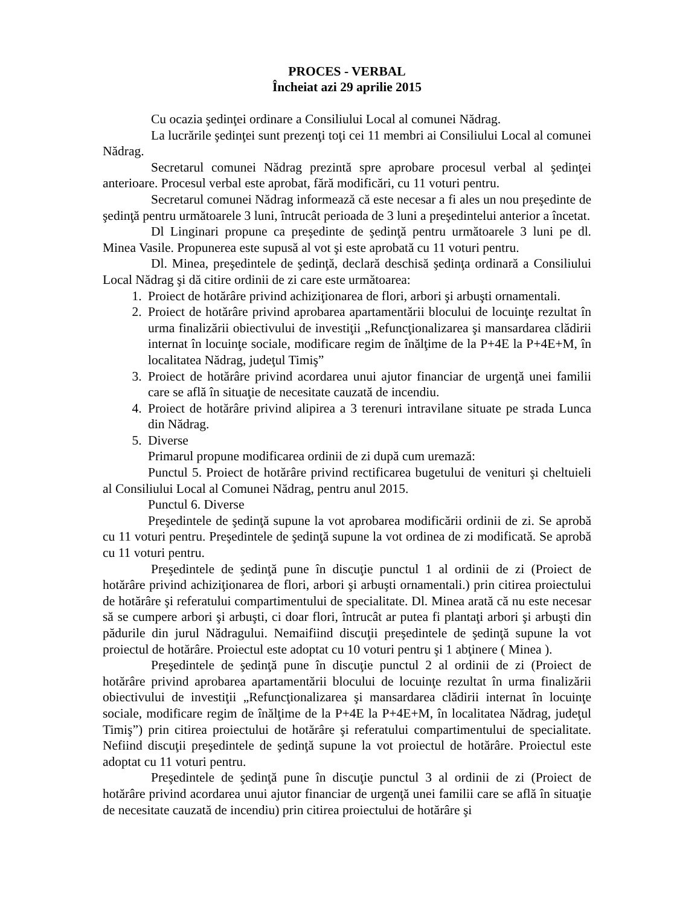PROCES - VERBAL
Încheiat azi 29 aprilie 2015
Cu ocazia şedinţei ordinare a Consiliului Local al comunei Nădrag.
La lucrările şedinţei sunt prezenţi toţi cei 11 membri ai Consiliului Local al comunei Nădrag.
Secretarul comunei Nădrag prezintă spre aprobare procesul verbal al şedinţei anterioare. Procesul verbal este aprobat, fără modificări, cu 11 voturi pentru.
Secretarul comunei Nădrag informează că este necesar a fi ales un nou preşedinte de şedinţă pentru următoarele 3 luni, întrucât perioada de 3 luni a preşedintelui anterior a încetat.
Dl Linginari propune ca preşedinte de şedinţă pentru următoarele 3 luni pe dl. Minea Vasile. Propunerea este supusă al vot şi este aprobată cu 11 voturi pentru.
Dl. Minea, preşedintele de şedinţă, declară deschisă şedinţa ordinară a Consiliului Local Nădrag şi dă citire ordinii de zi care este următoarea:
1. Proiect de hotărâre privind achiziţionarea de flori, arbori şi arbuşti ornamentali.
2. Proiect de hotărâre privind aprobarea apartamentării blocului de locuinţe rezultat în urma finalizării obiectivului de investiţii „Refuncţionalizarea şi mansardarea clădirii internat în locuinţe sociale, modificare regim de înălţime de la P+4E la P+4E+M, în localitatea Nădrag, judeţul Timiş”
3. Proiect de hotărâre privind acordarea unui ajutor financiar de urgenţă unei familii care se află în situaţie de necesitate cauzată de incendiu.
4. Proiect de hotărâre privind alipirea a 3 terenuri intravilane situate pe strada Lunca din Nădrag.
5. Diverse
Primarul propune modificarea ordinii de zi după cum uremază:
Punctul 5. Proiect de hotărâre privind rectificarea bugetului de venituri şi cheltuieli al Consiliului Local al Comunei Nădrag, pentru anul 2015.
Punctul 6. Diverse
Preşedintele de şedinţă supune la vot aprobarea modificării ordinii de zi. Se aprobă cu 11 voturi pentru. Preşedintele de şedinţă supune la vot ordinea de zi modificată. Se aprobă cu 11 voturi pentru.
Preşedintele de şedinţă pune în discuţie punctul 1 al ordinii de zi (Proiect de hotărâre privind achiziţionarea de flori, arbori şi arbuşti ornamentali.) prin citirea proiectului de hotărâre şi referatului compartimentului de specialitate. Dl. Minea arată că nu este necesar să se cumpere arbori şi arbuşti, ci doar flori, întrucât ar putea fi plantaţi arbori şi arbuşti din pădurile din jurul Nădragului. Nemaifiind discuţii preşedintele de şedinţă supune la vot proiectul de hotărâre. Proiectul este adoptat cu 10 voturi pentru şi 1 abţinere ( Minea ).
Preşedintele de şedinţă pune în discuţie punctul 2 al ordinii de zi (Proiect de hotărâre privind aprobarea apartamentării blocului de locuinţe rezultat în urma finalizării obiectivului de investiţii „Refuncţionalizarea şi mansardarea clădirii internat în locuinţe sociale, modificare regim de înălţime de la P+4E la P+4E+M, în localitatea Nădrag, judeţul Timiş”) prin citirea proiectului de hotărâre şi referatului compartimentului de specialitate. Nefiind discuţii preşedintele de şedinţă supune la vot proiectul de hotărâre. Proiectul este adoptat cu 11 voturi pentru.
Preşedintele de şedinţă pune în discuţie punctul 3 al ordinii de zi (Proiect de hotărâre privind acordarea unui ajutor financiar de urgenţă unei familii care se află în situaţie de necesitate cauzată de incendiu) prin citirea proiectului de hotărâre şi